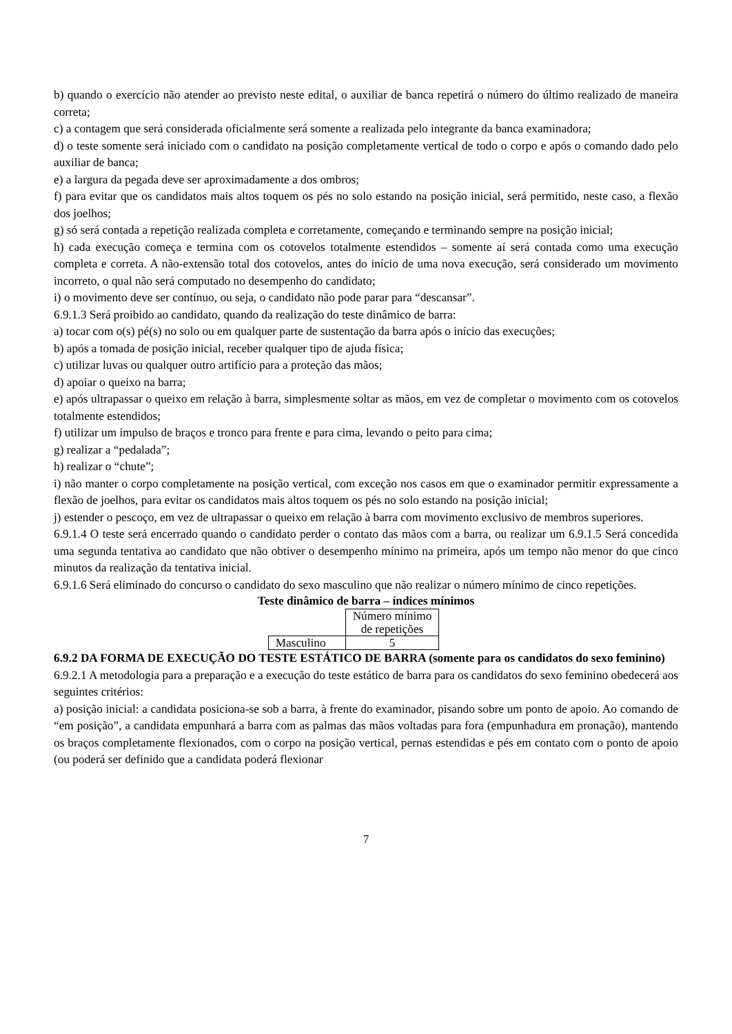b) quando o exercício não atender ao previsto neste edital, o auxiliar de banca repetirá o número do último realizado de maneira correta;
c) a contagem que será considerada oficialmente será somente a realizada pelo integrante da banca examinadora;
d) o teste somente será iniciado com o candidato na posição completamente vertical de todo o corpo e após o comando dado pelo auxiliar de banca;
e) a largura da pegada deve ser aproximadamente a dos ombros;
f) para evitar que os candidatos mais altos toquem os pés no solo estando na posição inicial, será permitido, neste caso, a flexão dos joelhos;
g) só será contada a repetição realizada completa e corretamente, começando e terminando sempre na posição inicial;
h) cada execução começa e termina com os cotovelos totalmente estendidos – somente aí será contada como uma execução completa e correta. A não-extensão total dos cotovelos, antes do início de uma nova execução, será considerado um movimento incorreto, o qual não será computado no desempenho do candidato;
i) o movimento deve ser contínuo, ou seja, o candidato não pode parar para “descansar”.
6.9.1.3 Será proibido ao candidato, quando da realização do teste dinâmico de barra:
a) tocar com o(s) pé(s) no solo ou em qualquer parte de sustentação da barra após o início das execuções;
b) após a tomada de posição inicial, receber qualquer tipo de ajuda física;
c) utilizar luvas ou qualquer outro artifício para a proteção das mãos;
d) apoiar o queixo na barra;
e) após ultrapassar o queixo em relação à barra, simplesmente soltar as mãos, em vez de completar o movimento com os cotovelos totalmente estendidos;
f) utilizar um impulso de braços e tronco para frente e para cima, levando o peito para cima;
g) realizar a “pedalada”;
h) realizar o “chute”;
i) não manter o corpo completamente na posição vertical, com exceção nos casos em que o examinador permitir expressamente a flexão de joelhos, para evitar os candidatos mais altos toquem os pés no solo estando na posição inicial;
j) estender o pescoço, em vez de ultrapassar o queixo em relação à barra com movimento exclusivo de membros superiores.
6.9.1.4 O teste será encerrado quando o candidato perder o contato das mãos com a barra, ou realizar um 6.9.1.5 Será concedida uma segunda tentativa ao candidato que não obtiver o desempenho mínimo na primeira, após um tempo não menor do que cinco minutos da realização da tentativa inicial.
6.9.1.6 Será eliminado do concurso o candidato do sexo masculino que não realizar o número mínimo de cinco repetições.
Teste dinâmico de barra – índices mínimos
| | Número mínimo de repetições |
| Masculino | 5 |
6.9.2 DA FORMA DE EXECUÇÃO DO TESTE ESTÁTICO DE BARRA (somente para os candidatos do sexo feminino)
6.9.2.1 A metodologia para a preparação e a execução do teste estático de barra para os candidatos do sexo feminino obedecerá aos seguintes critérios:
a) posição inicial: a candidata posiciona-se sob a barra, à frente do examinador, pisando sobre um ponto de apoio. Ao comando de “em posição”, a candidata empunhará a barra com as palmas das mãos voltadas para fora (empunhadura em pronação), mantendo os braços completamente flexionados, com o corpo na posição vertical, pernas estendidas e pés em contato com o ponto de apoio (ou poderá ser definido que a candidata poderá flexionar
7